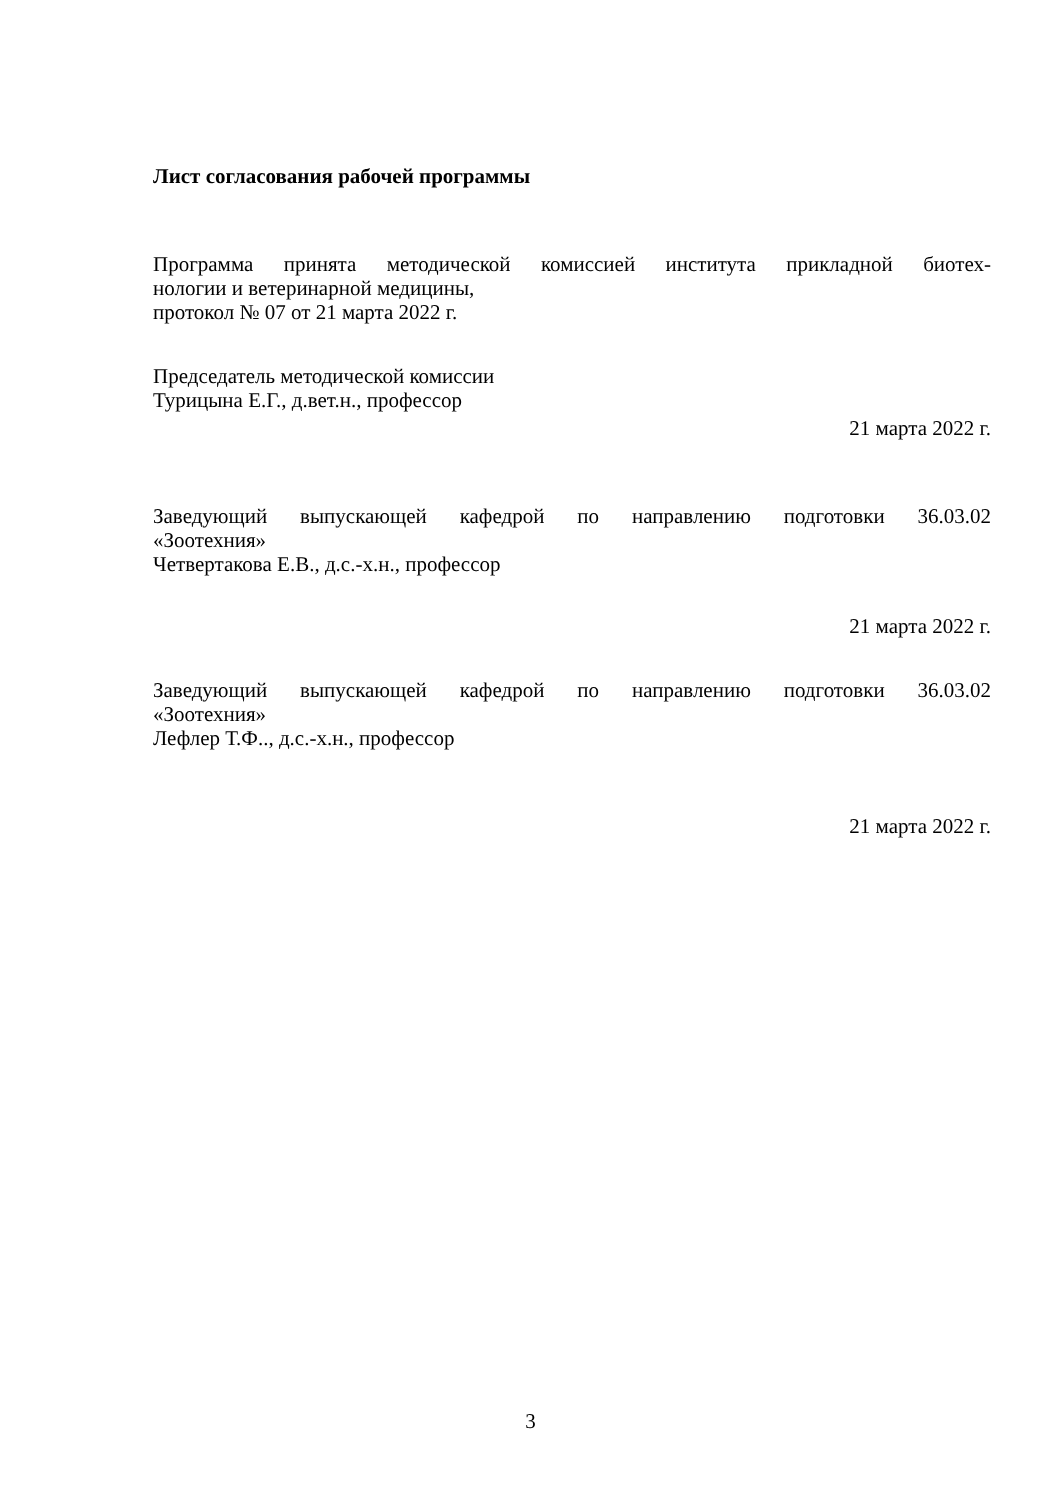Лист согласования рабочей программы
Программа принята методической комиссией института прикладной биотех-
нологии и ветеринарной медицины,
протокол № 07 от 21 марта 2022 г.
Председатель методической комиссии
Турицына Е.Г., д.вет.н., профессор
21 марта 2022 г.
Заведующий выпускающей кафедрой по направлению подготовки 36.03.02
«Зоотехния»
Четвертакова Е.В., д.с.-х.н., профессор
21 марта 2022 г.
Заведующий выпускающей кафедрой по направлению подготовки 36.03.02
«Зоотехния»
Лефлер Т.Ф.., д.с.-х.н., профессор
21 марта 2022 г.
3